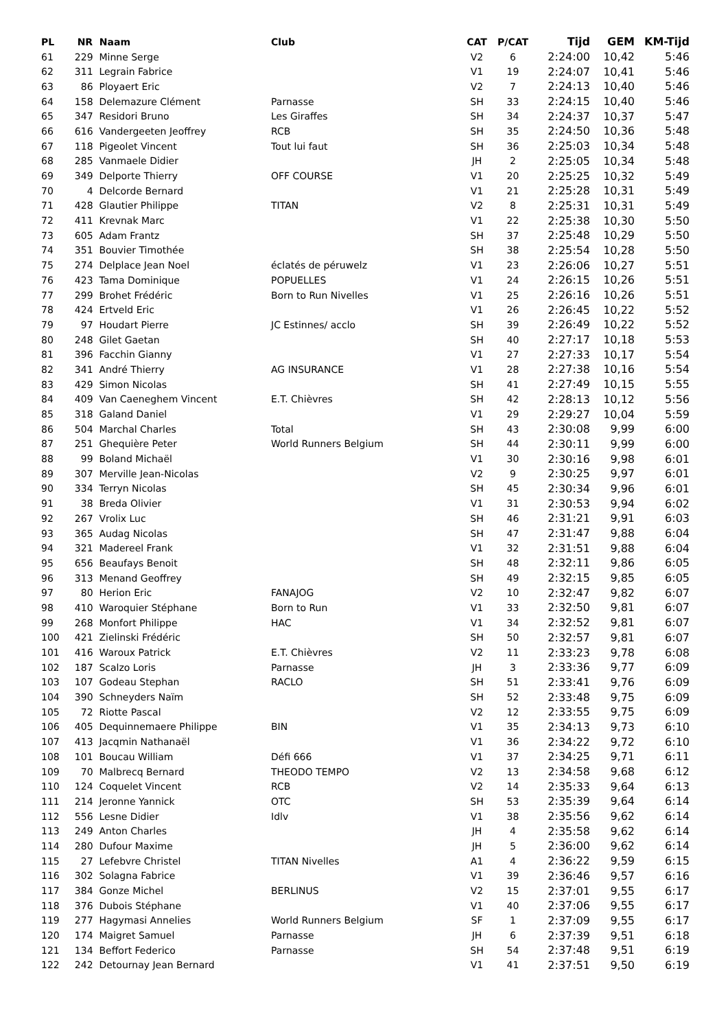| PL | NR | Naam | Club | CAT | P/CAT | Tijd | GEM | KM-Tijd |
| --- | --- | --- | --- | --- | --- | --- | --- | --- |
| 61 | 229 | Minne Serge | | V2 | 6 | 2:24:00 | 10,42 | 5:46 |
| 62 | 311 | Legrain Fabrice | | V1 | 19 | 2:24:07 | 10,41 | 5:46 |
| 63 | 86 | Ployaert Eric | | V2 | 7 | 2:24:13 | 10,40 | 5:46 |
| 64 | 158 | Delemazure Clément | Parnasse | SH | 33 | 2:24:15 | 10,40 | 5:46 |
| 65 | 347 | Residori Bruno | Les Giraffes | SH | 34 | 2:24:37 | 10,37 | 5:47 |
| 66 | 616 | Vandergeeten Jeoffrey | RCB | SH | 35 | 2:24:50 | 10,36 | 5:48 |
| 67 | 118 | Pigeolet Vincent | Tout lui faut | SH | 36 | 2:25:03 | 10,34 | 5:48 |
| 68 | 285 | Vanmaele Didier | | JH | 2 | 2:25:05 | 10,34 | 5:48 |
| 69 | 349 | Delporte Thierry | OFF COURSE | V1 | 20 | 2:25:25 | 10,32 | 5:49 |
| 70 | 4 | Delcorde Bernard | | V1 | 21 | 2:25:28 | 10,31 | 5:49 |
| 71 | 428 | Glautier Philippe | TITAN | V2 | 8 | 2:25:31 | 10,31 | 5:49 |
| 72 | 411 | Krevnak Marc | | V1 | 22 | 2:25:38 | 10,30 | 5:50 |
| 73 | 605 | Adam Frantz | | SH | 37 | 2:25:48 | 10,29 | 5:50 |
| 74 | 351 | Bouvier Timothée | | SH | 38 | 2:25:54 | 10,28 | 5:50 |
| 75 | 274 | Delplace Jean Noel | éclatés de péruwelz | V1 | 23 | 2:26:06 | 10,27 | 5:51 |
| 76 | 423 | Tama Dominique | POPUELLES | V1 | 24 | 2:26:15 | 10,26 | 5:51 |
| 77 | 299 | Brohet Frédéric | Born to Run Nivelles | V1 | 25 | 2:26:16 | 10,26 | 5:51 |
| 78 | 424 | Ertveld Eric | | V1 | 26 | 2:26:45 | 10,22 | 5:52 |
| 79 | 97 | Houdart Pierre | JC Estinnes/ acclo | SH | 39 | 2:26:49 | 10,22 | 5:52 |
| 80 | 248 | Gilet Gaetan | | SH | 40 | 2:27:17 | 10,18 | 5:53 |
| 81 | 396 | Facchin Gianny | | V1 | 27 | 2:27:33 | 10,17 | 5:54 |
| 82 | 341 | André Thierry | AG INSURANCE | V1 | 28 | 2:27:38 | 10,16 | 5:54 |
| 83 | 429 | Simon Nicolas | | SH | 41 | 2:27:49 | 10,15 | 5:55 |
| 84 | 409 | Van Caeneghem Vincent | E.T. Chièvres | SH | 42 | 2:28:13 | 10,12 | 5:56 |
| 85 | 318 | Galand Daniel | | V1 | 29 | 2:29:27 | 10,04 | 5:59 |
| 86 | 504 | Marchal Charles | Total | SH | 43 | 2:30:08 | 9,99 | 6:00 |
| 87 | 251 | Ghequière Peter | World Runners Belgium | SH | 44 | 2:30:11 | 9,99 | 6:00 |
| 88 | 99 | Boland Michaël | | V1 | 30 | 2:30:16 | 9,98 | 6:01 |
| 89 | 307 | Merville Jean-Nicolas | | V2 | 9 | 2:30:25 | 9,97 | 6:01 |
| 90 | 334 | Terryn Nicolas | | SH | 45 | 2:30:34 | 9,96 | 6:01 |
| 91 | 38 | Breda Olivier | | V1 | 31 | 2:30:53 | 9,94 | 6:02 |
| 92 | 267 | Vrolix Luc | | SH | 46 | 2:31:21 | 9,91 | 6:03 |
| 93 | 365 | Audag Nicolas | | SH | 47 | 2:31:47 | 9,88 | 6:04 |
| 94 | 321 | Madereel Frank | | V1 | 32 | 2:31:51 | 9,88 | 6:04 |
| 95 | 656 | Beaufays Benoit | | SH | 48 | 2:32:11 | 9,86 | 6:05 |
| 96 | 313 | Menand Geoffrey | | SH | 49 | 2:32:15 | 9,85 | 6:05 |
| 97 | 80 | Herion Eric | FANAJOG | V2 | 10 | 2:32:47 | 9,82 | 6:07 |
| 98 | 410 | Waroquier Stéphane | Born to Run | V1 | 33 | 2:32:50 | 9,81 | 6:07 |
| 99 | 268 | Monfort Philippe | HAC | V1 | 34 | 2:32:52 | 9,81 | 6:07 |
| 100 | 421 | Zielinski Frédéric | | SH | 50 | 2:32:57 | 9,81 | 6:07 |
| 101 | 416 | Waroux Patrick | E.T. Chièvres | V2 | 11 | 2:33:23 | 9,78 | 6:08 |
| 102 | 187 | Scalzo Loris | Parnasse | JH | 3 | 2:33:36 | 9,77 | 6:09 |
| 103 | 107 | Godeau Stephan | RACLO | SH | 51 | 2:33:41 | 9,76 | 6:09 |
| 104 | 390 | Schneyders Naïm | | SH | 52 | 2:33:48 | 9,75 | 6:09 |
| 105 | 72 | Riotte Pascal | | V2 | 12 | 2:33:55 | 9,75 | 6:09 |
| 106 | 405 | Dequinnemaere Philippe | BIN | V1 | 35 | 2:34:13 | 9,73 | 6:10 |
| 107 | 413 | Jacqmin Nathanaël | | V1 | 36 | 2:34:22 | 9,72 | 6:10 |
| 108 | 101 | Boucau William | Défi 666 | V1 | 37 | 2:34:25 | 9,71 | 6:11 |
| 109 | 70 | Malbrecq Bernard | THEODO TEMPO | V2 | 13 | 2:34:58 | 9,68 | 6:12 |
| 110 | 124 | Coquelet Vincent | RCB | V2 | 14 | 2:35:33 | 9,64 | 6:13 |
| 111 | 214 | Jeronne Yannick | OTC | SH | 53 | 2:35:39 | 9,64 | 6:14 |
| 112 | 556 | Lesne Didier | Idlv | V1 | 38 | 2:35:56 | 9,62 | 6:14 |
| 113 | 249 | Anton Charles | | JH | 4 | 2:35:58 | 9,62 | 6:14 |
| 114 | 280 | Dufour Maxime | | JH | 5 | 2:36:00 | 9,62 | 6:14 |
| 115 | 27 | Lefebvre Christel | TITAN Nivelles | A1 | 4 | 2:36:22 | 9,59 | 6:15 |
| 116 | 302 | Solagna Fabrice | | V1 | 39 | 2:36:46 | 9,57 | 6:16 |
| 117 | 384 | Gonze Michel | BERLINUS | V2 | 15 | 2:37:01 | 9,55 | 6:17 |
| 118 | 376 | Dubois Stéphane | | V1 | 40 | 2:37:06 | 9,55 | 6:17 |
| 119 | 277 | Hagymasi Annelies | World Runners Belgium | SF | 1 | 2:37:09 | 9,55 | 6:17 |
| 120 | 174 | Maigret Samuel | Parnasse | JH | 6 | 2:37:39 | 9,51 | 6:18 |
| 121 | 134 | Beffort Federico | Parnasse | SH | 54 | 2:37:48 | 9,51 | 6:19 |
| 122 | 242 | Detournay Jean Bernard | | V1 | 41 | 2:37:51 | 9,50 | 6:19 |